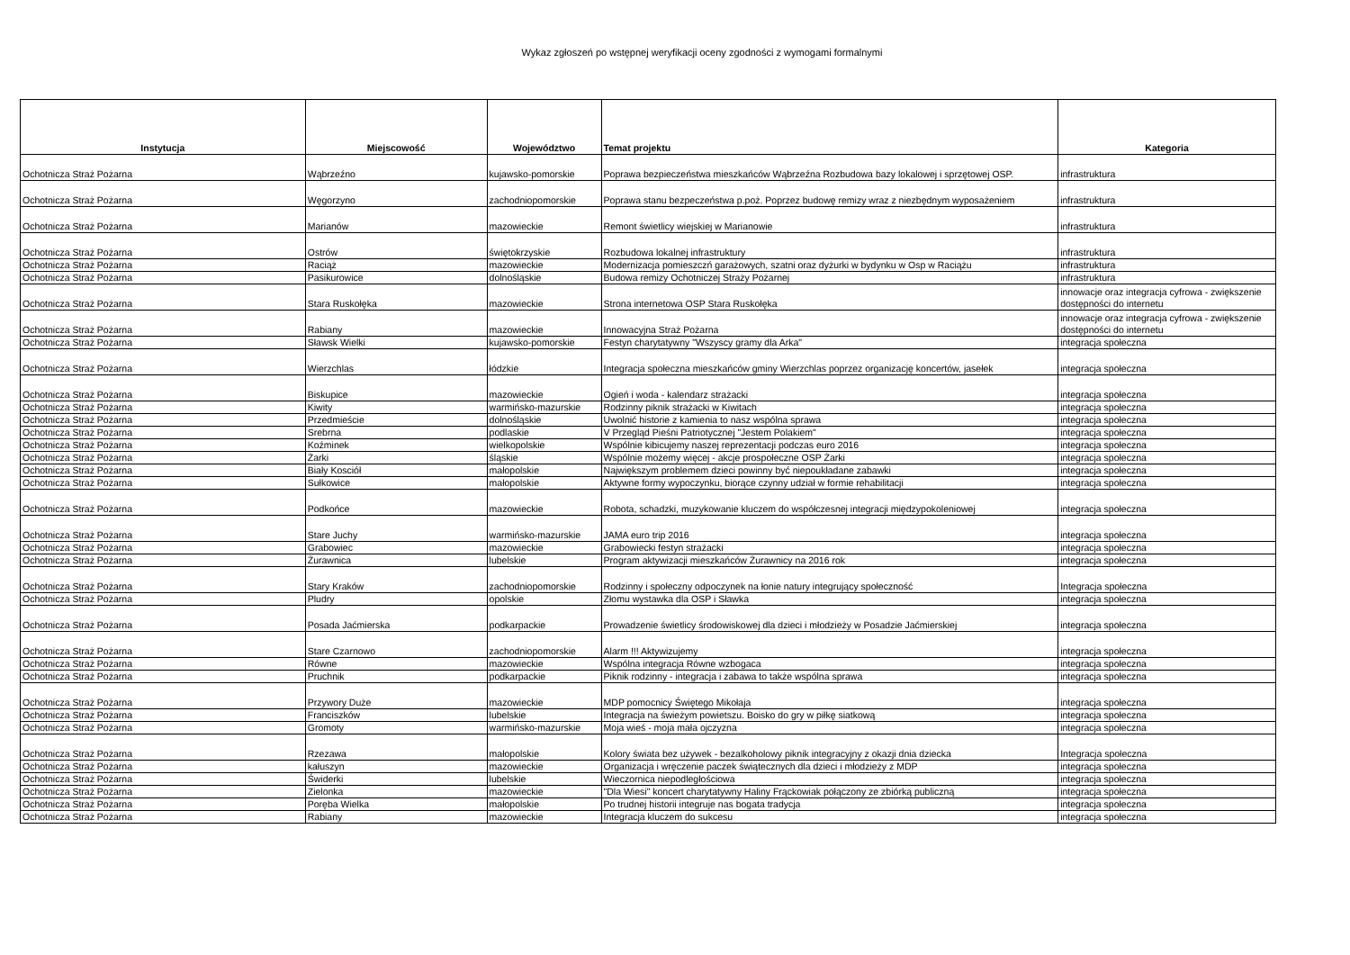Wykaz zgłoszeń po wstępnej weryfikacji oceny zgodności z wymogami formalnymi
| Instytucja | Miejscowość | Województwo | Temat projektu | Kategoria |
| --- | --- | --- | --- | --- |
| Ochotnicza Straż Pożarna | Wąbrzeźno | kujawsko-pomorskie | Poprawa bezpieczeństwa mieszkańców Wąbrzeźna Rozbudowa bazy lokalowej i sprzętowej OSP. | infrastruktura |
| Ochotnicza Straż Pożarna | Węgorzyno | zachodniopomorskie | Poprawa stanu bezpeczeństwa p.poż. Poprzez budowę remizy wraz z niezbędnym wyposażeniem | infrastruktura |
| Ochotnicza Straż Pożarna | Marianów | mazowieckie | Remont świetlicy wiejskiej w Marianowie | infrastruktura |
| Ochotnicza Straż Pożarna | Ostrów | świętokrzyskie | Rozbudowa lokalnej infrastruktury | infrastruktura |
| Ochotnicza Straż Pożarna | Raciąż | mazowieckie | Modernizacja pomieszczń garażowych, szatni oraz dyżurki w bydynku w Osp w Raciążu | infrastruktura |
| Ochotnicza Straż Pożarna | Pasikurowice | dolnośląskie | Budowa remizy Ochotniczej Straży Pożarnej | infrastruktura |
| Ochotnicza Straż Pożarna | Stara Ruskołęka | mazowieckie | Strona internetowa OSP Stara Ruskołęka | innowacje oraz integracja cyfrowa - zwiększenie dostępności do internetu |
| Ochotnicza Straż Pożarna | Rabiany | mazowieckie | Innowacyjna Straż Pożarna | innowacje oraz integracja cyfrowa - zwiększenie dostępności do internetu |
| Ochotnicza Straż Pożarna | Sławsk Wielki | kujawsko-pomorskie | Festyn charytatywny "Wszyscy gramy dla Arka" | integracja społeczna |
| Ochotnicza Straż Pożarna | Wierzchlas | łódzkie | Integracja społeczna mieszkańców gminy Wierzchlas poprzez organizację koncertów, jasełek | integracja społeczna |
| Ochotnicza Straż Pożarna | Biskupice | mazowieckie | Ogień i woda - kalendarz strażacki | integracja społeczna |
| Ochotnicza Straż Pożarna | Kiwity | warmińsko-mazurskie | Rodzinny piknik strażacki w Kiwitach | integracja społeczna |
| Ochotnicza Straż Pożarna | Przedmieście | dolnośląskie | Uwolnić historie z kamienia to nasz wspólna sprawa | integracja społeczna |
| Ochotnicza Straż Pożarna | Srebrna | podlaskie | V Przegląd Pieśni Patriotycznej "Jestem Polakiem" | integracja społeczna |
| Ochotnicza Straż Pożarna | Koźminek | wielkopolskie | Wspólnie kibicujemy naszej reprezentacji podczas euro 2016 | integracja społeczna |
| Ochotnicza Straż Pożarna | Żarki | śląskie | Wspólnie możemy więcej - akcje prospołeczne OSP Żarki | integracja społeczna |
| Ochotnicza Straż Pożarna | Biały Kosciół | małopolskie | Największym problemem dzieci powinny być niepoukładane zabawki | integracja społeczna |
| Ochotnicza Straż Pożarna | Sułkowice | małopolskie | Aktywne formy wypoczynku, biorące czynny udział w formie rehabilitacji | integracja społeczna |
| Ochotnicza Straż Pożarna | Podkońce | mazowieckie | Robota, schadzki, muzykowanie kluczem do współczesnej integracji międzypokoleniowej | integracja społeczna |
| Ochotnicza Straż Pożarna | Stare Juchy | warmińsko-mazurskie | JAMA euro trip 2016 | integracja społeczna |
| Ochotnicza Straż Pożarna | Grabowiec | mazowieckie | Grabowiecki festyn strażacki | integracja społeczna |
| Ochotnicza Straż Pożarna | Żurawnica | lubelskie | Program aktywizacji mieszkańców Żurawnicy na 2016 rok | integracja społeczna |
| Ochotnicza Straż Pożarna | Stary Kraków | zachodniopomorskie | Rodzinny i społeczny odpoczynek na łonie natury integrujący społeczność | Integracja społeczna |
| Ochotnicza Straż Pożarna | Pludry | opolskie | Złomu wystawka dla OSP i Sławka | integracja społeczna |
| Ochotnicza Straż Pożarna | Posada Jaćmierska | podkarpackie | Prowadzenie świetlicy środowiskowej dla dzieci i młodzieży w Posadzie Jaćmierskiej | integracja społeczna |
| Ochotnicza Straż Pożarna | Stare Czarnowo | zachodniopomorskie | Alarm !!! Aktywizujemy | integracja społeczna |
| Ochotnicza Straż Pożarna | Równe | mazowieckie | Wspólna integracja Równe wzbogaca | integracja społeczna |
| Ochotnicza Straż Pożarna | Pruchnik | podkarpackie | Piknik rodzinny - integracja i zabawa to także wspólna sprawa | integracja społeczna |
| Ochotnicza Straż Pożarna | Przywory Duże | mazowieckie | MDP pomocnicy Świętego Mikołaja | integracja społeczna |
| Ochotnicza Straż Pożarna | Franciszków | lubelskie | Integracja na świeżym powietszu. Boisko do gry w piłkę siatkową | integracja społeczna |
| Ochotnicza Straż Pożarna | Gromoty | warmińsko-mazurskie | Moja wieś - moja mała ojczyzna | integracja społeczna |
| Ochotnicza Straż Pożarna | Rzezawa | małopolskie | Kolory świata bez używek - bezalkoholowy piknik integracyjny z okazji dnia dziecka | Integracja społeczna |
| Ochotnicza Straż Pożarna | kałuszyn | mazowieckie | Organizacja i wręczenie paczek świątecznych dla dzieci i młodzieży z MDP | integracja społeczna |
| Ochotnicza Straż Pożarna | Świderki | lubelskie | Wieczornica niepodległościowa | integracja społeczna |
| Ochotnicza Straż Pożarna | Zielonka | mazowieckie | "Dla Wiesi" koncert charytatywny Haliny Frąckowiak połączony ze zbiórką publiczną | integracja społeczna |
| Ochotnicza Straż Pożarna | Poręba Wielka | małopolskie | Po trudnej historii integruje nas bogata tradycja | integracja społeczna |
| Ochotnicza Straż Pożarna | Rabiany | mazowieckie | Integracja kluczem do sukcesu | integracja społeczna |